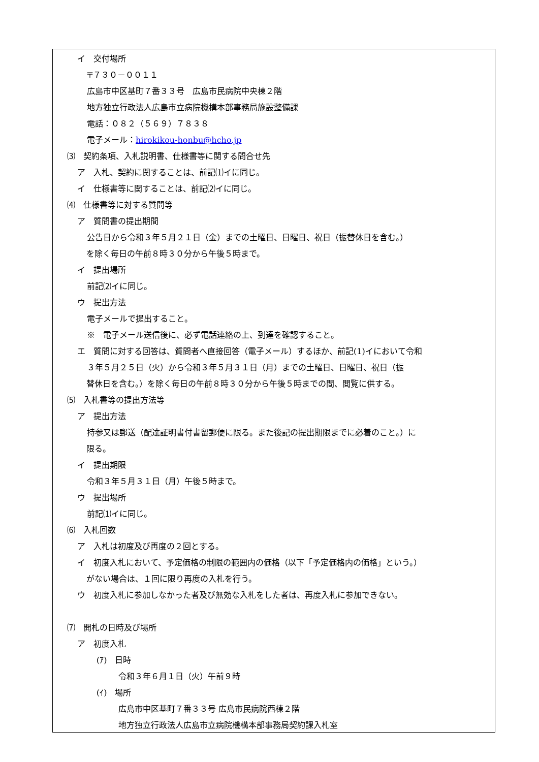イ　交付場所
〒７３０－００１１
広島市中区基町７番３３号　広島市民病院中央棟２階
地方独立行政法人広島市立病院機構本部事務局施設整備課
電話：０８２（５６９）７８３８
電子メール：hirokikou-honbu@hcho.jp
⑶　契約条項、入札説明書、仕様書等に関する問合せ先
ア　入札、契約に関することは、前記⑴イに同じ。
イ　仕様書等に関することは、前記⑵イに同じ。
⑷　仕様書等に対する質問等
ア　質問書の提出期間
公告日から令和３年５月２１日（金）までの土曜日、日曜日、祝日（振替休日を含む。）
を除く毎日の午前８時３０分から午後５時まで。
イ　提出場所
前記⑵イに同じ。
ウ　提出方法
電子メールで提出すること。
※　電子メール送信後に、必ず電話連絡の上、到達を確認すること。
エ　質問に対する回答は、質問者へ直接回答（電子メール）するほか、前記(1)イにおいて令和
３年５月２５日（火）から令和３年５月３１日（月）までの土曜日、日曜日、祝日（振
替休日を含む。）を除く毎日の午前８時３０分から午後５時までの間、閲覧に供する。
⑸　入札書等の提出方法等
ア　提出方法
持参又は郵送（配達証明書付書留郵便に限る。また後記の提出期限までに必着のこと。）に
限る。
イ　提出期限
令和３年５月３１日（月）午後５時まで。
ウ　提出場所
前記⑴イに同じ。
⑹　入札回数
ア　入札は初度及び再度の２回とする。
イ　初度入札において、予定価格の制限の範囲内の価格（以下「予定価格内の価格」という。）
がない場合は、１回に限り再度の入札を行う。
ウ　初度入札に参加しなかった者及び無効な入札をした者は、再度入札に参加できない。
⑺　開札の日時及び場所
ア　初度入札
(ｱ)　日時
令和３年６月１日（火）午前９時
(ｲ)　場所
広島市中区基町７番３３号 広島市民病院西棟２階
地方独立行政法人広島市立病院機構本部事務局契約課入札室